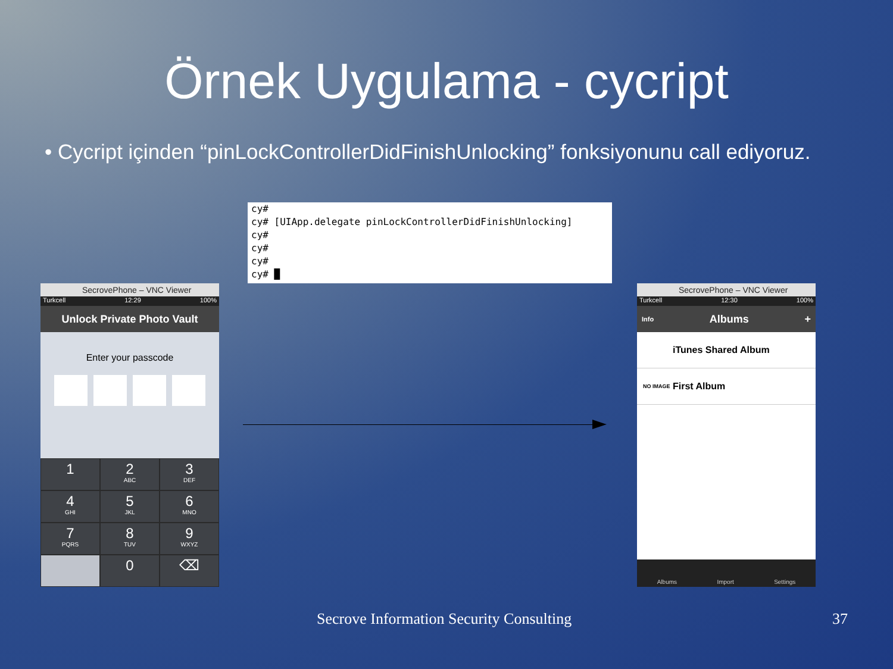Örnek Uygulama - cycript
• Cycript içinden “pinLockControllerDidFinishUnlocking” fonksiyonunu call ediyoruz.
cy#
cy# [UIApp.delegate pinLockControllerDidFinishUnlocking]
cy#
cy#
cy#
cy# █
SecrovePhone – VNC Viewer
Turkcell 12:29 100%
Unlock Private Photo Vault
Enter your passcode
1
2
ABC
3
DEF
4
GHI
5
JKL
6
MNO
7
PQRS
8
TUV
9
WXYZ
0
⌫
SecrovePhone – VNC Viewer
Turkcell 12:30 100%
Info Albums +
iTunes Shared Album
NO IMAGE First Album
Albums Import Settings
Secrove Information Security Consulting
37